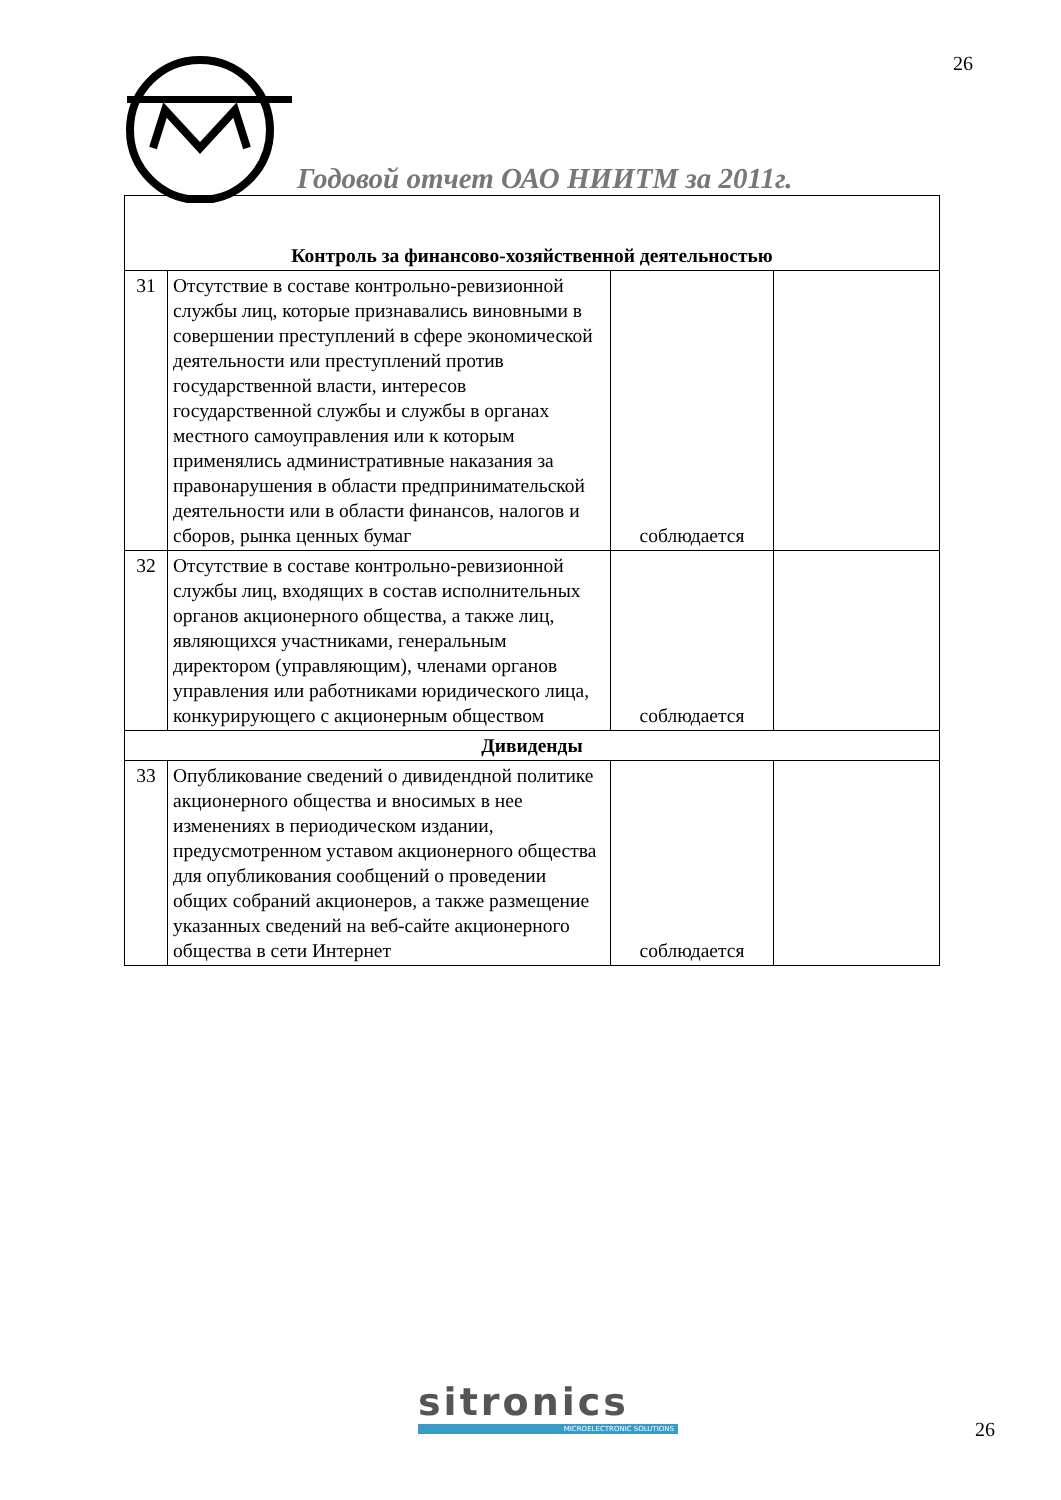26
Годовой отчет ОАО НИИТМ за 2011г.
| Контроль за финансово-хозяйственной деятельностью | | | |
| 31 | Отсутствие в составе контрольно-ревизионной службы лиц, которые признавались виновными в совершении преступлений в сфере экономической деятельности или преступлений против государственной власти, интересов государственной службы и службы в органах местного самоуправления или к которым применялись административные наказания за правонарушения в области предпринимательской деятельности или в области финансов, налогов и сборов, рынка ценных бумаг | соблюдается | |
| 32 | Отсутствие в составе контрольно-ревизионной службы лиц, входящих в состав исполнительных органов акционерного общества, а также лиц, являющихся участниками, генеральным директором (управляющим), членами органов управления или работниками юридического лица, конкурирующего с акционерным обществом | соблюдается | |
| Дивиденды | | | |
| 33 | Опубликование сведений о дивидендной политике акционерного общества и вносимых в нее изменениях в периодическом издании, предусмотренном уставом акционерного общества для опубликования сообщений о проведении общих собраний акционеров, а также размещение указанных сведений на веб-сайте акционерного общества в сети Интернет | соблюдается | |
sitronics
MICROELECTRONIC SOLUTIONS
26